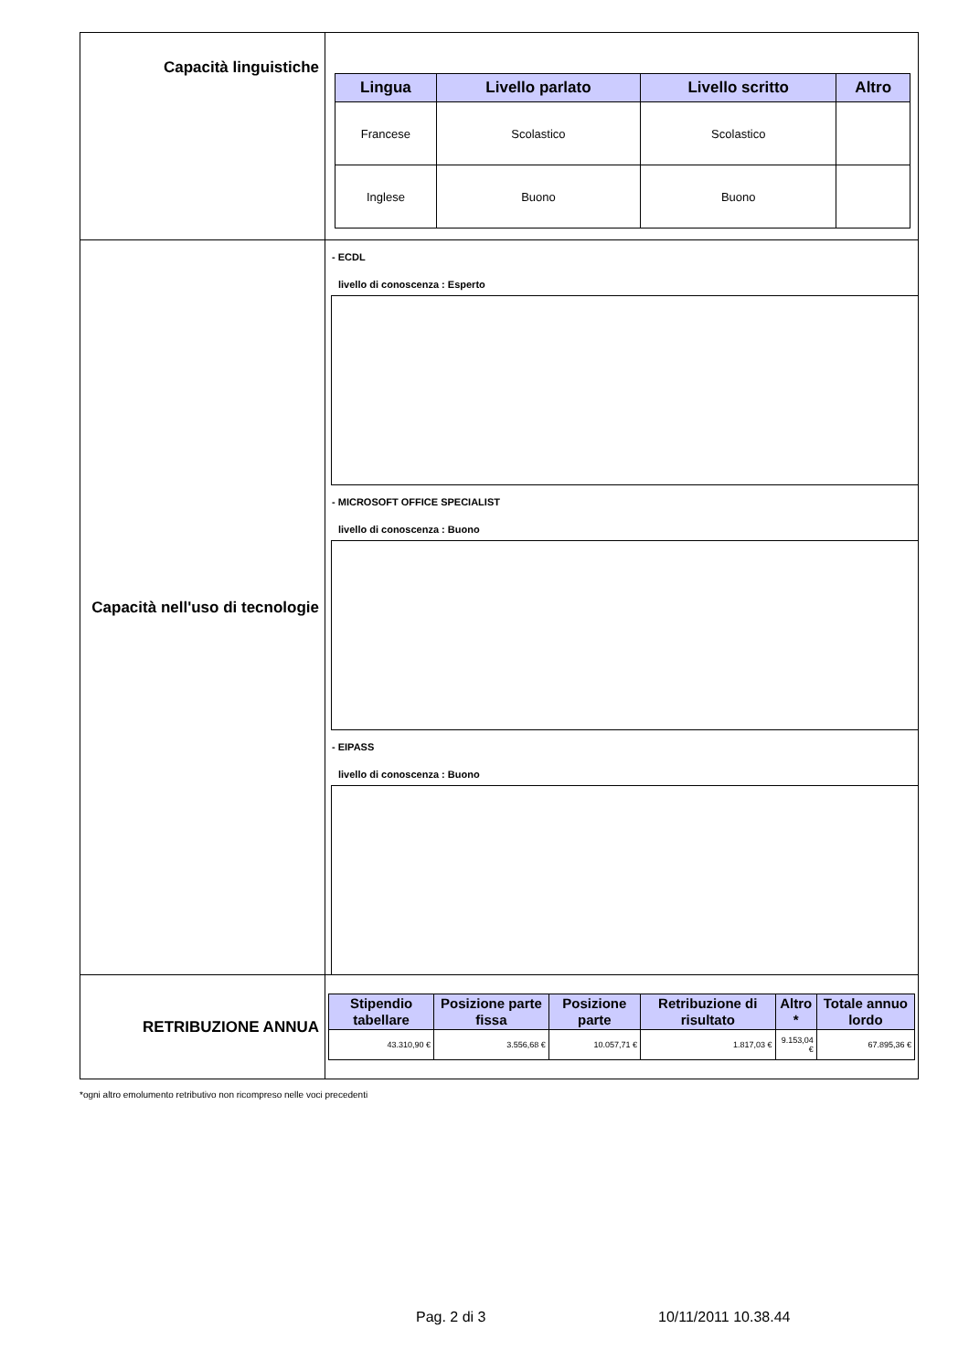| Capacità linguistiche | / Lingua / Livello parlato / Livello scritto / Altro / / --- / --- / --- / --- / / Francese / Scolastico / Scolastico / / / Inglese / Buono / Buono / / |
| Capacità nell'uso di tecnologie | - ECDL livello di conoscenza : Esperto - MICROSOFT OFFICE SPECIALIST livello di conoscenza : Buono - EIPASS livello di conoscenza : Buono |
| RETRIBUZIONE ANNUA | / Stipendio tabellare / Posizione parte fissa / Posizione parte / Retribuzione di risultato / Altro * / Totale annuo lordo / / --- / --- / --- / --- / --- / --- / / 43.310,90 € / 3.556,68 € / 10.057,71 € / 1.817,03 € / 9.153,04 € / 67.895,36 € / |
*ogni altro emolumento retributivo non ricompreso nelle voci precedenti
Pag. 2 di 3 10/11/2011 10.38.44